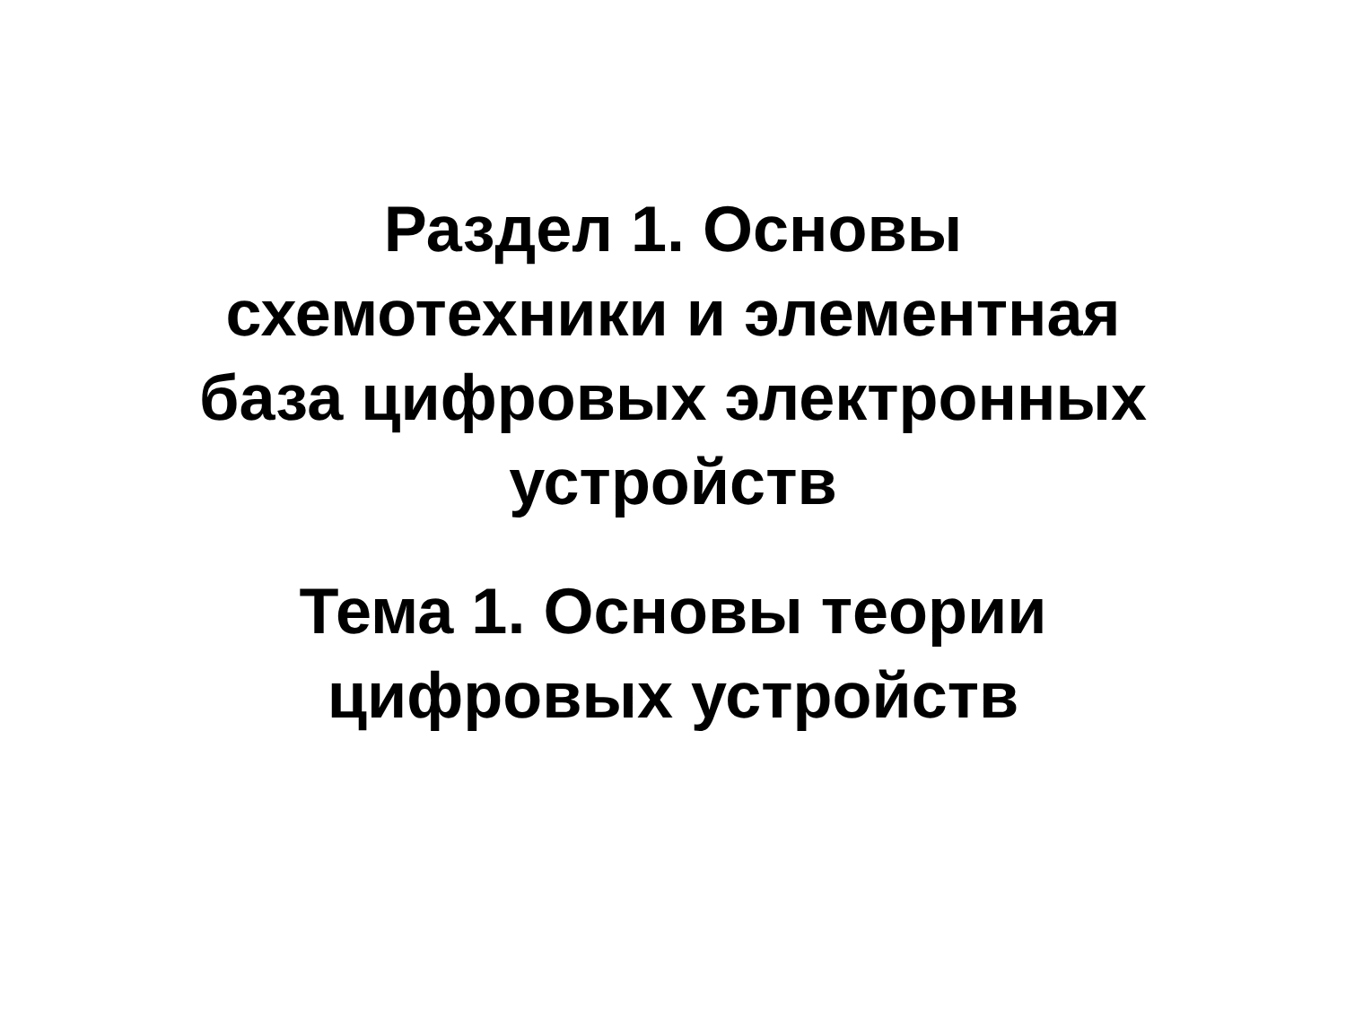Раздел 1. Основы
схемотехники и элементная
база цифровых электронных
устройств
Тема 1. Основы теории
цифровых устройств